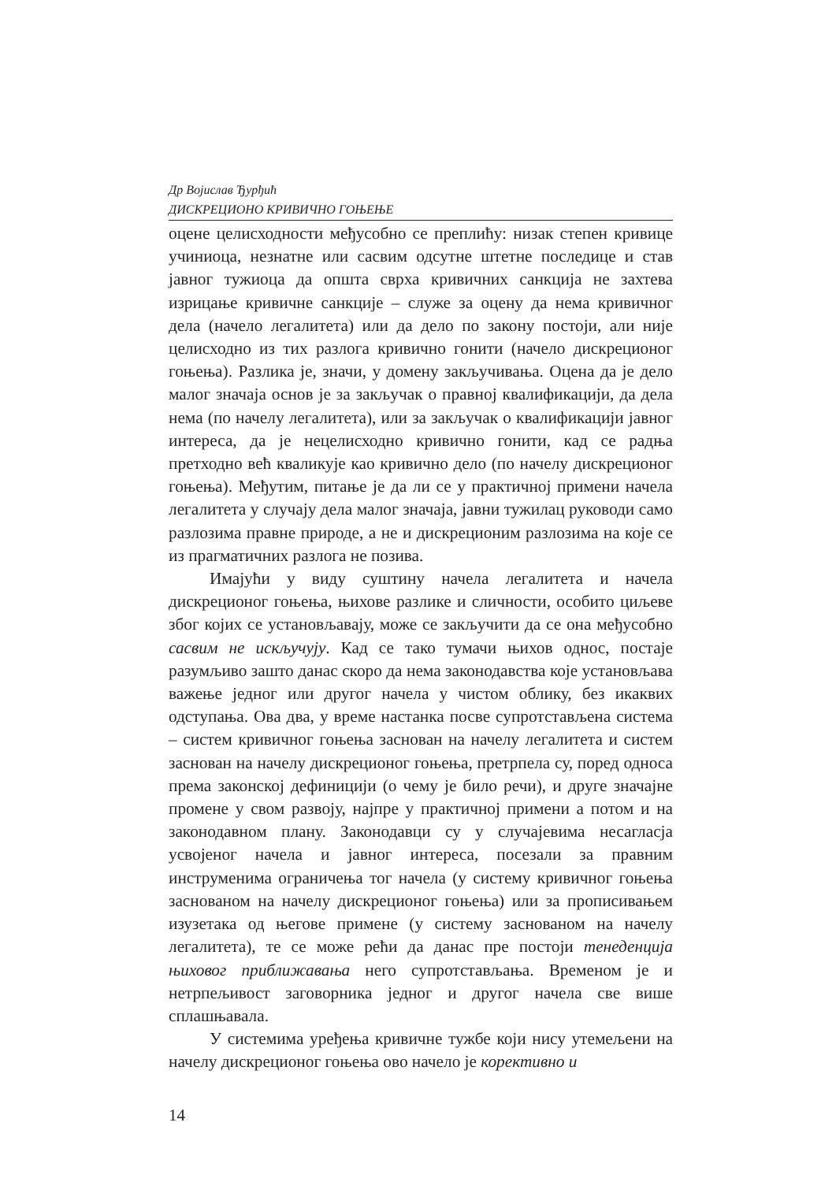Др Војислав Ђурђић
ДИСКРЕЦИОНО КРИВИЧНО ГОЊЕЊЕ
оцене целисходности међусобно се преплићу: низак степен кривице учиниоца, незнатне или сасвим одсутне штетне последице и став јавног тужиоца да општа сврха кривичних санкција не захтева изрицање кривичне санкције – служе за оцену да нема кривичног дела (начело легалитета) или да дело по закону постоји, али није целисходно из тих разлога кривично гонити (начело дискреционог гоњења). Разлика је, значи, у домену закључивања. Оцена да је дело малог значаја основ је за закључак о правној квалификацији, да дела нема (по начелу легалитета), или за закључак о квалификацији јавног интереса, да је нецелисходно кривично гонити, кад се радња претходно већ кваликује као кривично дело (по начелу дискреционог гоњења). Међутим, питање је да ли се у практичној примени начела легалитета у случају дела малог значаја, јавни тужилац руководи само разлозима правне природе, а не и дискреционим разлозима на које се из прагматичних разлога не позива.
Имајући у виду суштину начела легалитета и начела дискреционог гоњења, њихове разлике и сличности, особито циљеве због којих се установљавају, може се закључити да се она међусобно сасвим не искључују. Кад се тако тумачи њихов однос, постаје разумљиво зашто данас скоро да нема законодавства које установљава важење једног или другог начела у чистом облику, без икаквих одступања. Ова два, у време настанка посве супротстављена система – систем кривичног гоњења заснован на начелу легалитета и систем заснован на начелу дискреционог гоњења, претрпела су, поред односа према законској дефиницији (о чему је било речи), и друге значајне промене у свом развоју, најпре у практичној примени а потом и на законодавном плану. Законодавци су у случајевима несагласја усвојеног начела и јавног интереса, посезали за правним инструменима ограничења тог начела (у систему кривичног гоњења заснованом на начелу дискреционог гоњења) или за прописивањем изузетака од његове примене (у систему заснованом на начелу легалитета), те се може рећи да данас пре постоји тенеденција њиховог приближавања него супротстављања. Временом је и нетрпељивост заговорника једног и другог начела све више сплашњавала.
У системима уређења кривичне тужбе који нису утемељени на начелу дискреционог гоњења ово начело је корективно и
14